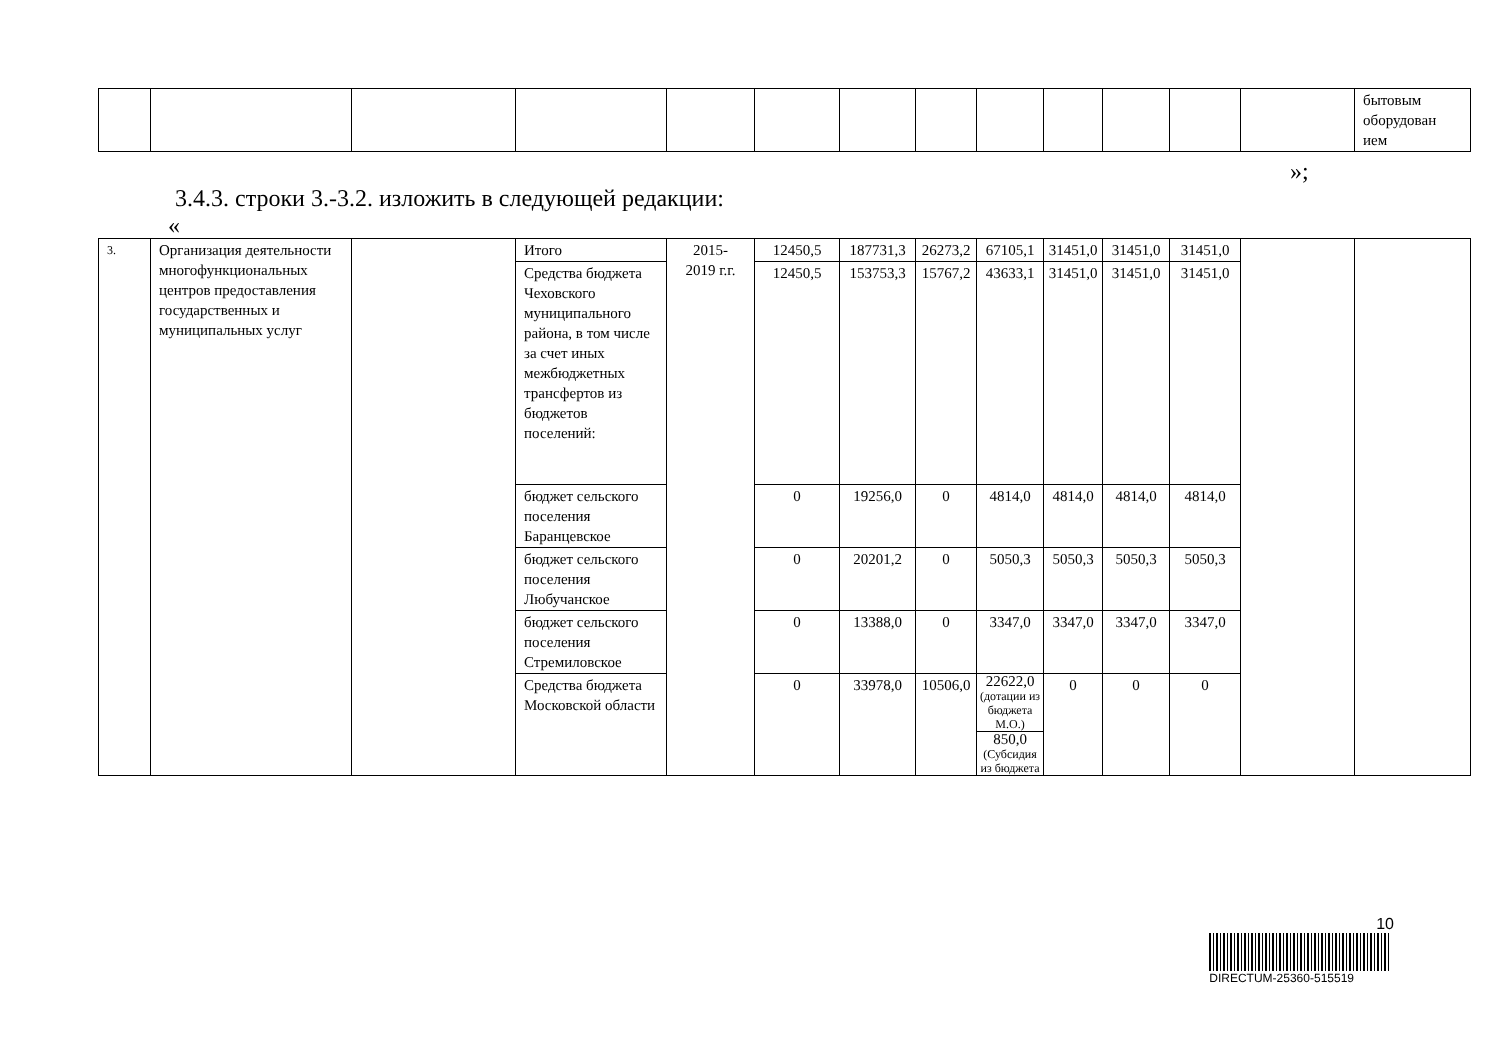| | | | | | | | | | | | | | бытовым оборудован ием |
»;
3.4.3. строки 3.-3.2. изложить в следующей редакции:
«
| 3. | Организация деятельности многофункциональных центров предоставления государственных и муниципальных услуг | | Итого | 2015- 2019 г.г. | 12450,5 | 187731,3 | 26273,2 | 67105,1 | 31451,0 | 31451,0 | 31451,0 | | |
| | | | Средства бюджета Чеховского муниципального района, в том числе за счет иных межбюджетных трансфертов из бюджетов поселений: | | 12450,5 | 153753,3 | 15767,2 | 43633,1 | 31451,0 | 31451,0 | 31451,0 | | |
| | | | бюджет сельского поселения Баранцевское | | 0 | 19256,0 | 0 | 4814,0 | 4814,0 | 4814,0 | 4814,0 | | |
| | | | бюджет сельского поселения Любучанское | | 0 | 20201,2 | 0 | 5050,3 | 5050,3 | 5050,3 | 5050,3 | | |
| | | | бюджет сельского поселения Стремиловское | | 0 | 13388,0 | 0 | 3347,0 | 3347,0 | 3347,0 | 3347,0 | | |
| | | | Средства бюджета Московской области | | 0 | 33978,0 | 10506,0 | 22622,0 (дотации из бюджета М.О.) | 0 | 0 | 0 | | |
| | | | | | | | | 850,0 (Субсидия из бюджета | | | | | |
10
DIRECTUM-25360-515519